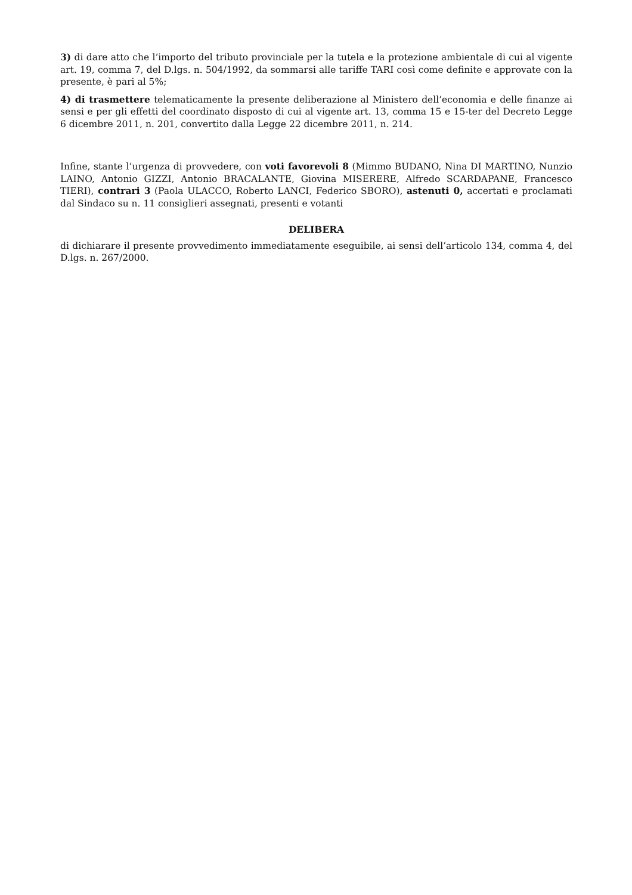3) di dare atto che l’importo del tributo provinciale per la tutela e la protezione ambientale di cui al vigente art. 19, comma 7, del D.lgs. n. 504/1992, da sommarsi alle tariffe TARI così come definite e approvate con la presente, è pari al 5%;
4) di trasmettere telematicamente la presente deliberazione al Ministero dell’economia e delle finanze ai sensi e per gli effetti del coordinato disposto di cui al vigente art. 13, comma 15 e 15-ter del Decreto Legge 6 dicembre 2011, n. 201, convertito dalla Legge 22 dicembre 2011, n. 214.
Infine, stante l’urgenza di provvedere, con voti favorevoli 8 (Mimmo BUDANO, Nina DI MARTINO, Nunzio LAINO, Antonio GIZZI, Antonio BRACALANTE, Giovina MISERERE, Alfredo SCARDAPANE, Francesco TIERI), contrari 3 (Paola ULACCO, Roberto LANCI, Federico SBORO), astenuti 0, accertati e proclamati dal Sindaco su n. 11 consiglieri assegnati, presenti e votanti
DELIBERA
di dichiarare il presente provvedimento immediatamente eseguibile, ai sensi dell’articolo 134, comma 4, del D.lgs. n. 267/2000.